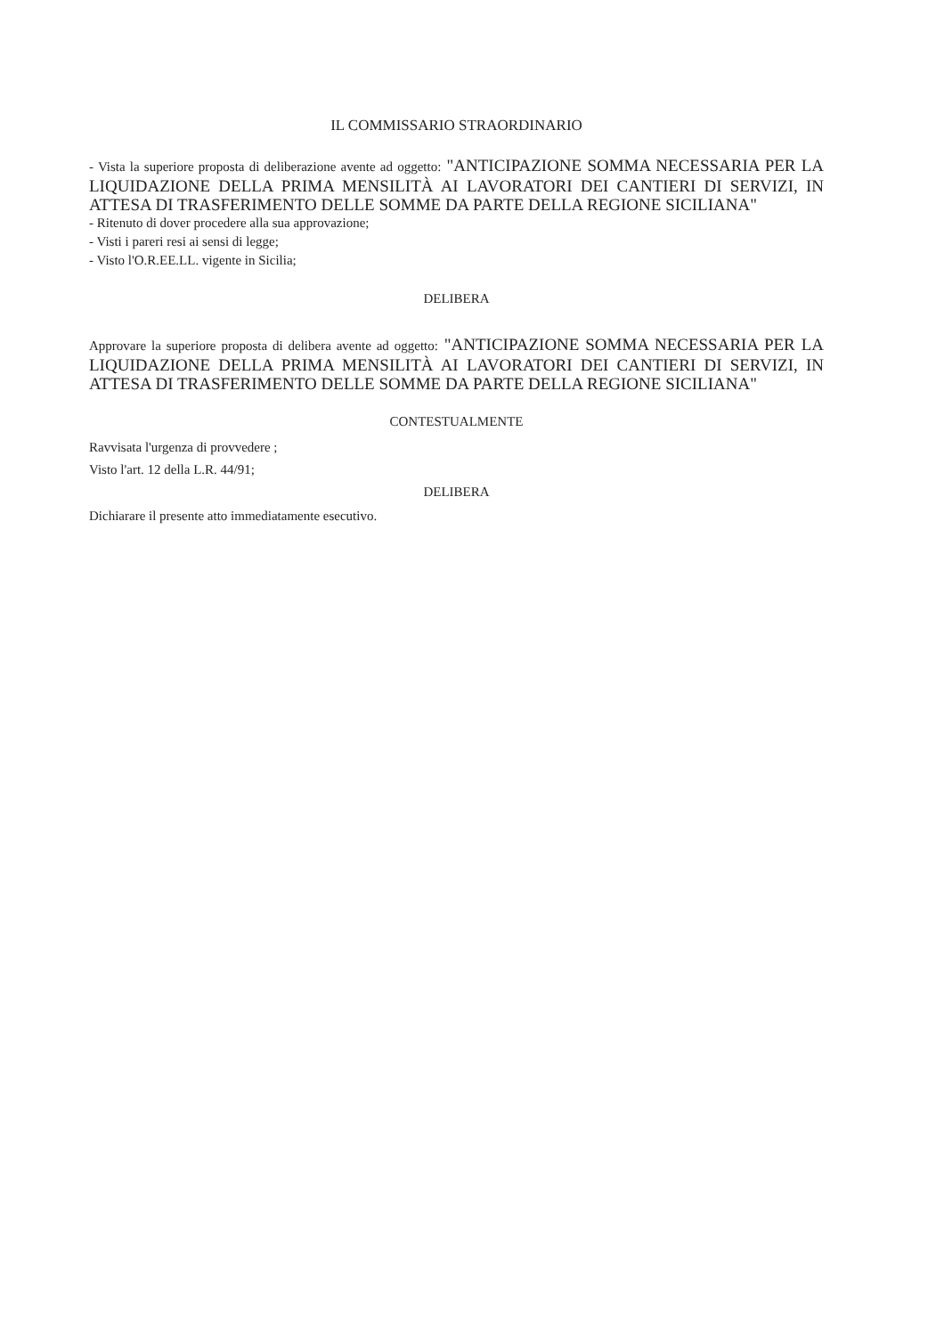IL COMMISSARIO STRAORDINARIO
- Vista la superiore proposta di deliberazione avente ad oggetto: "ANTICIPAZIONE SOMMA NECESSARIA PER LA LIQUIDAZIONE DELLA PRIMA MENSILITÀ AI LAVORATORI DEI CANTIERI DI SERVIZI, IN ATTESA DI TRASFERIMENTO DELLE SOMME DA PARTE DELLA REGIONE SICILIANA"
- Ritenuto di dover procedere alla sua approvazione;
- Visti i pareri resi ai sensi di legge;
- Visto l'O.R.EE.LL. vigente in Sicilia;
DELIBERA
Approvare la superiore proposta di delibera avente ad oggetto: "ANTICIPAZIONE SOMMA NECESSARIA PER LA LIQUIDAZIONE DELLA PRIMA MENSILITÀ AI LAVORATORI DEI CANTIERI DI SERVIZI, IN ATTESA DI TRASFERIMENTO DELLE SOMME DA PARTE DELLA REGIONE SICILIANA"
CONTESTUALMENTE
Ravvisata l'urgenza di provvedere ;
Visto l'art. 12 della L.R. 44/91;
DELIBERA
Dichiarare il presente atto immediatamente esecutivo.